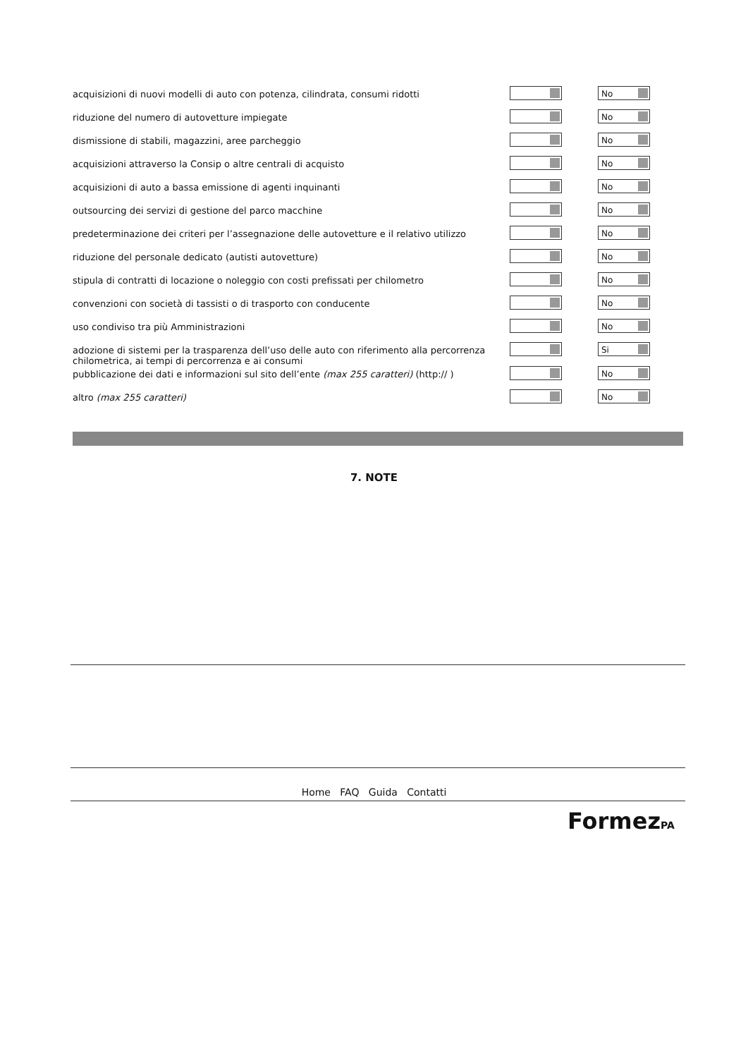| acquisizioni di nuovi modelli di auto con potenza, cilindrata, consumi ridotti | | No |
| riduzione del numero di autovetture impiegate | | No |
| dismissione di stabili, magazzini, aree parcheggio | | No |
| acquisizioni attraverso la Consip o altre centrali di acquisto | | No |
| acquisizioni di auto a bassa emissione di agenti inquinanti | | No |
| outsourcing dei servizi di gestione del parco macchine | | No |
| predeterminazione dei criteri per l’assegnazione delle autovetture e il relativo utilizzo | | No |
| riduzione del personale dedicato (autisti autovetture) | | No |
| stipula di contratti di locazione o noleggio con costi prefissati per chilometro | | No |
| convenzioni con società di tassisti o di trasporto con conducente | | No |
| uso condiviso tra più Amministrazioni | | No |
| adozione di sistemi per la trasparenza dell’uso delle auto con riferimento alla percorrenza chilometrica, ai tempi di percorrenza e ai consumi | | Si |
| pubblicazione dei dati e informazioni sul sito dell’ente (max 255 caratteri) (http:// ) | | No |
| altro (max 255 caratteri) | | No |
7. NOTE
Home FAQ Guida Contatti
FormezPA